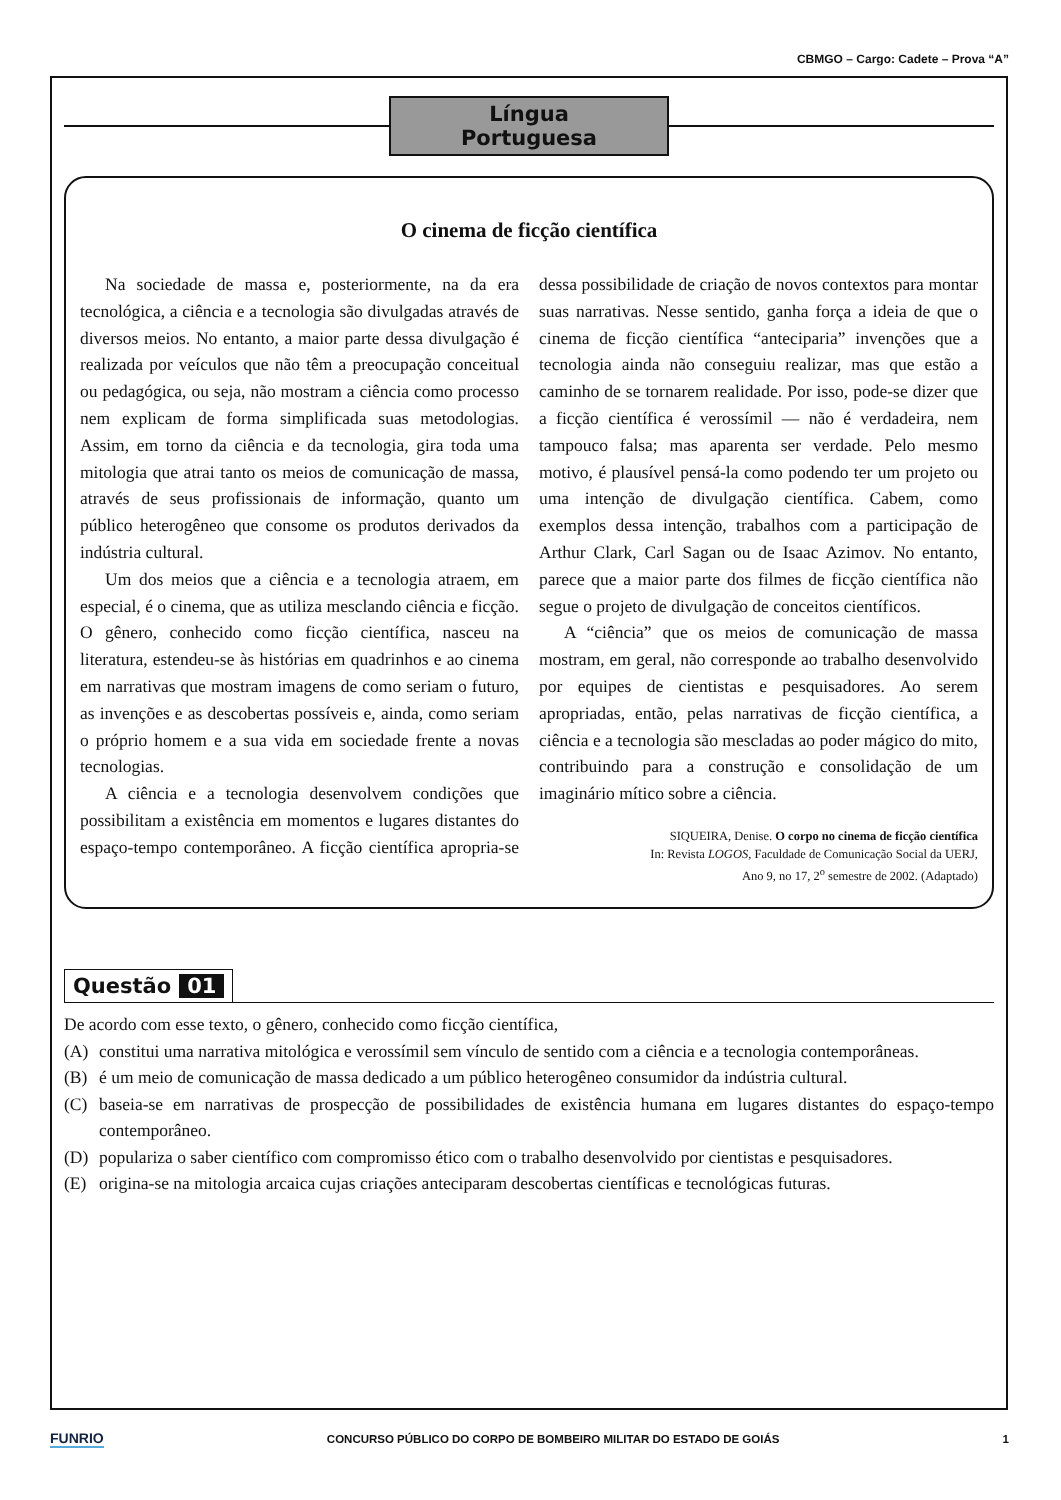CBMGO – Cargo: Cadete – Prova “A”
Língua Portuguesa
O cinema de ficção científica
Na sociedade de massa e, posteriormente, na da era tecnológica, a ciência e a tecnologia são divulgadas através de diversos meios. No entanto, a maior parte dessa divulgação é realizada por veículos que não têm a preocupação conceitual ou pedagógica, ou seja, não mostram a ciência como processo nem explicam de forma simplificada suas metodologias. Assim, em torno da ciência e da tecnologia, gira toda uma mitologia que atrai tanto os meios de comunicação de massa, através de seus profissionais de informação, quanto um público heterogêneo que consome os produtos derivados da indústria cultural.
Um dos meios que a ciência e a tecnologia atraem, em especial, é o cinema, que as utiliza mesclando ciência e ficção. O gênero, conhecido como ficção científica, nasceu na literatura, estendeu-se às histórias em quadrinhos e ao cinema em narrativas que mostram imagens de como seriam o futuro, as invenções e as descobertas possíveis e, ainda, como seriam o próprio homem e a sua vida em sociedade frente a novas tecnologias.
A ciência e a tecnologia desenvolvem condições que possibilitam a existência em momentos e lugares distantes do espaço-tempo contemporâneo. A ficção científica apropria-se dessa possibilidade de criação de novos contextos para montar suas narrativas. Nesse sentido, ganha força a ideia de que o cinema de ficção científica “anteciparia” invenções que a tecnologia ainda não conseguiu realizar, mas que estão a caminho de se tornarem realidade. Por isso, pode-se dizer que a ficção científica é verossímil — não é verdadeira, nem tampouco falsa; mas aparenta ser verdade. Pelo mesmo motivo, é plausível pensá-la como podendo ter um projeto ou uma intenção de divulgação científica. Cabem, como exemplos dessa intenção, trabalhos com a participação de Arthur Clark, Carl Sagan ou de Isaac Azimov. No entanto, parece que a maior parte dos filmes de ficção científica não segue o projeto de divulgação de conceitos científicos.
A “ciência” que os meios de comunicação de massa mostram, em geral, não corresponde ao trabalho desenvolvido por equipes de cientistas e pesquisadores. Ao serem apropriadas, então, pelas narrativas de ficção científica, a ciência e a tecnologia são mescladas ao poder mágico do mito, contribuindo para a construção e consolidação de um imaginário mítico sobre a ciência.
SIQUEIRA, Denise. O corpo no cinema de ficção científica
In: Revista LOGOS, Faculdade de Comunicação Social da UERJ,
Ano 9, no 17, 2<sup>o</sup> semestre de 2002. (Adaptado)
Questão 01
De acordo com esse texto, o gênero, conhecido como ficção científica,
(A) constitui uma narrativa mitológica e verossímil sem vínculo de sentido com a ciência e a tecnologia contemporâneas.
(B) é um meio de comunicação de massa dedicado a um público heterogêneo consumidor da indústria cultural.
(C) baseia-se em narrativas de prospecção de possibilidades de existência humana em lugares distantes do espaço-tempo contemporâneo.
(D) populariza o saber científico com compromisso ético com o trabalho desenvolvido por cientistas e pesquisadores.
(E) origina-se na mitologia arcaica cujas criações anteciparam descobertas científicas e tecnológicas futuras.
FUNRIO CONCURSO PÚBLICO DO CORPO DE BOMBEIRO MILITAR DO ESTADO DE GOIÁS 1